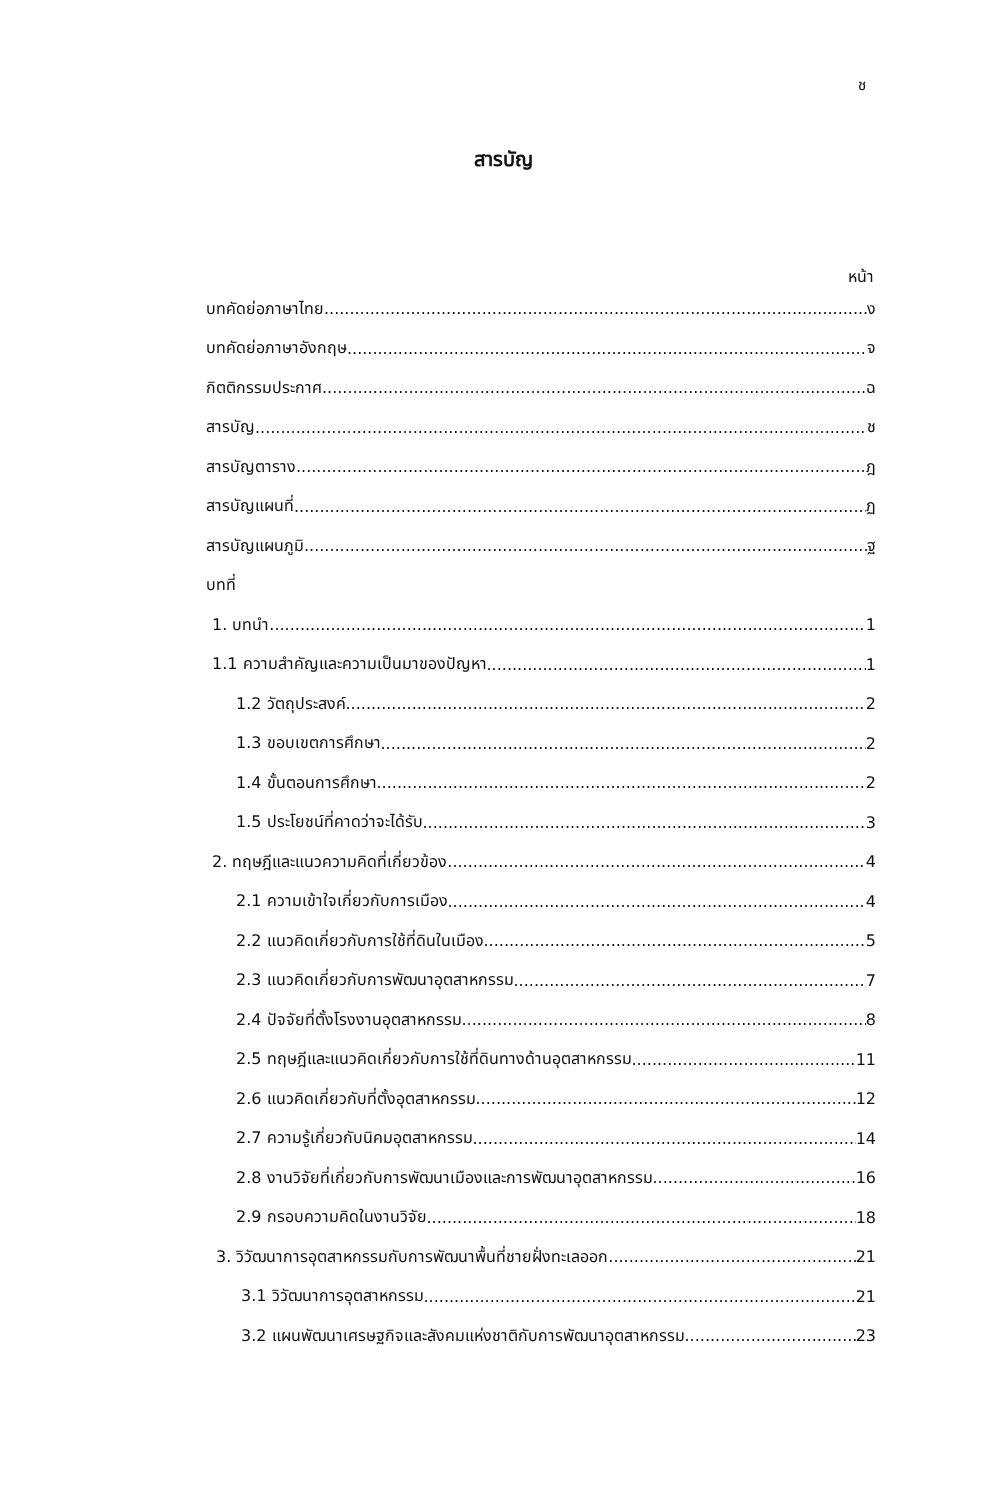ช
สารบัญ
หน้า
บทคัดย่อภาษาไทย ง
บทคัดย่อภาษาอังกฤษ จ
กิตติกรรมประกาศ ฉ
สารบัญ ช
สารบัญตาราง ฎ
สารบัญแผนที่ ฏ
สารบัญแผนภูมิ ฐ
บทที่
1. บทนำ 1
1.1 ความสำคัญและความเป็นมาของปัญหา 1
1.2 วัตถุประสงค์ 2
1.3 ขอบเขตการศึกษา 2
1.4 ขั้นตอนการศึกษา 2
1.5 ประโยชน์ที่คาดว่าจะได้รับ 3
2. ทฤษฎีและแนวความคิดที่เกี่ยวข้อง 4
2.1 ความเข้าใจเกี่ยวกับการเมือง 4
2.2 แนวคิดเกี่ยวกับการใช้ที่ดินในเมือง 5
2.3 แนวคิดเกี่ยวกับการพัฒนาอุตสาหกรรม 7
2.4 ปัจจัยที่ตั้งโรงงานอุตสาหกรรม 8
2.5 ทฤษฎีและแนวคิดเกี่ยวกับการใช้ที่ดินทางด้านอุตสาหกรรม 11
2.6 แนวคิดเกี่ยวกับที่ตั้งอุตสาหกรรม 12
2.7 ความรู้เกี่ยวกับนิคมอุตสาหกรรม 14
2.8 งานวิจัยที่เกี่ยวกับการพัฒนาเมืองและการพัฒนาอุตสาหกรรม 16
2.9 กรอบความคิดในงานวิจัย 18
3. วิวัฒนาการอุตสาหกรรมกับการพัฒนาพื้นที่ชายฝั่งทะเลออก 21
3.1 วิวัฒนาการอุตสาหกรรม 21
3.2 แผนพัฒนาเศรษฐกิจและสังคมแห่งชาติกับการพัฒนาอุตสาหกรรม 23